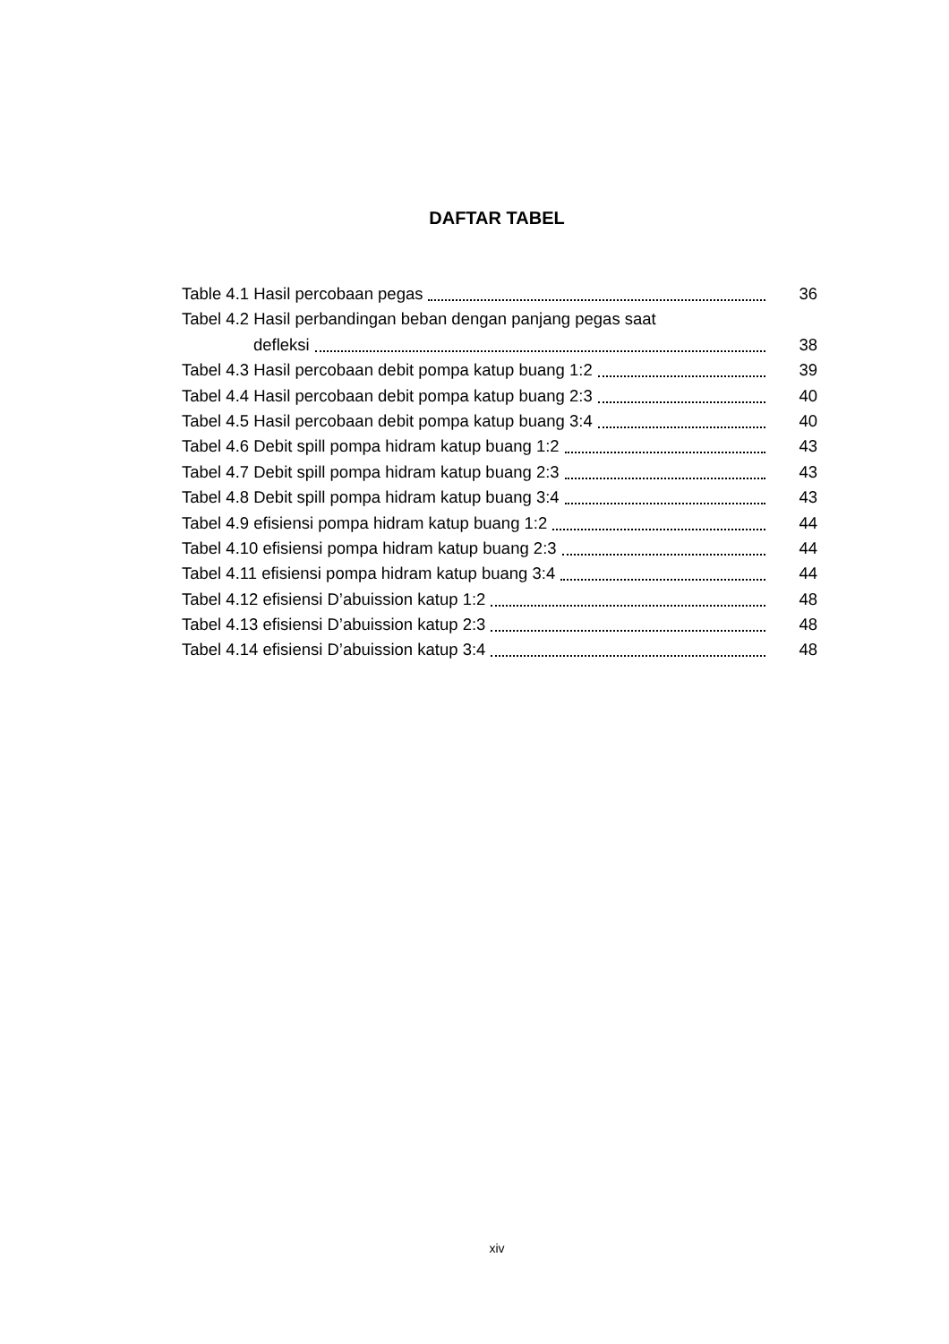DAFTAR TABEL
Table 4.1 Hasil percobaan pegas 36
Tabel 4.2 Hasil perbandingan beban dengan panjang pegas saat
defleksi 38
Tabel 4.3 Hasil percobaan debit pompa katup buang 1:2 39
Tabel 4.4 Hasil percobaan debit pompa katup buang 2:3 40
Tabel 4.5 Hasil percobaan debit pompa katup buang 3:4 40
Tabel 4.6 Debit spill pompa hidram katup buang 1:2 43
Tabel 4.7 Debit spill pompa hidram katup buang 2:3 43
Tabel 4.8 Debit spill pompa hidram katup buang 3:4 43
Tabel 4.9 efisiensi pompa hidram katup buang 1:2 44
Tabel 4.10 efisiensi pompa hidram katup buang 2:3 44
Tabel 4.11 efisiensi pompa hidram katup buang 3:4 44
Tabel 4.12 efisiensi D’abuission katup 1:2 48
Tabel 4.13 efisiensi D’abuission katup 2:3 48
Tabel 4.14 efisiensi D’abuission katup 3:4 48
xiv